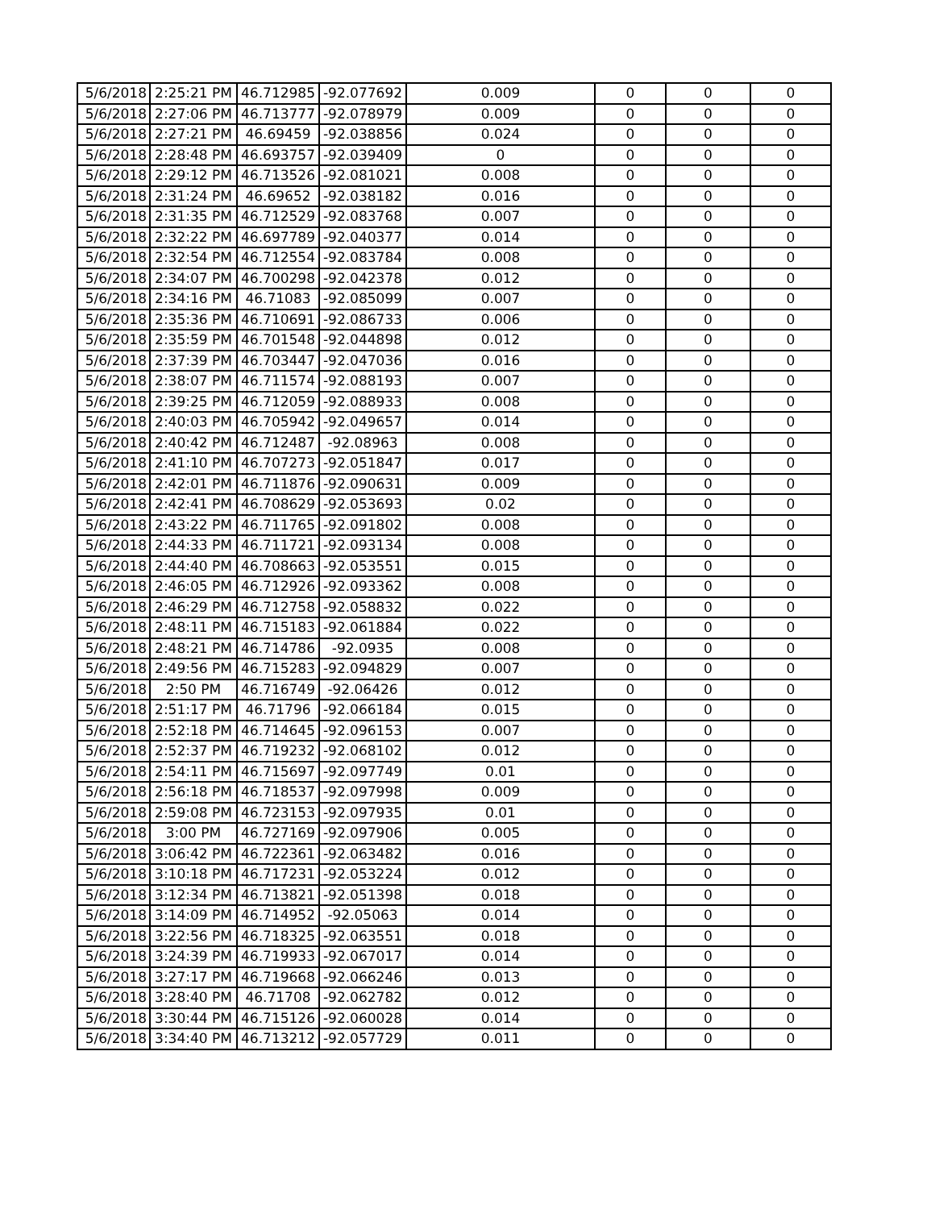| 5/6/2018 | 2:25:21 PM | 46.712985 | -92.077692 | 0.009 | 0 | 0 | 0 |
| 5/6/2018 | 2:27:06 PM | 46.713777 | -92.078979 | 0.009 | 0 | 0 | 0 |
| 5/6/2018 | 2:27:21 PM | 46.69459 | -92.038856 | 0.024 | 0 | 0 | 0 |
| 5/6/2018 | 2:28:48 PM | 46.693757 | -92.039409 | 0 | 0 | 0 | 0 |
| 5/6/2018 | 2:29:12 PM | 46.713526 | -92.081021 | 0.008 | 0 | 0 | 0 |
| 5/6/2018 | 2:31:24 PM | 46.69652 | -92.038182 | 0.016 | 0 | 0 | 0 |
| 5/6/2018 | 2:31:35 PM | 46.712529 | -92.083768 | 0.007 | 0 | 0 | 0 |
| 5/6/2018 | 2:32:22 PM | 46.697789 | -92.040377 | 0.014 | 0 | 0 | 0 |
| 5/6/2018 | 2:32:54 PM | 46.712554 | -92.083784 | 0.008 | 0 | 0 | 0 |
| 5/6/2018 | 2:34:07 PM | 46.700298 | -92.042378 | 0.012 | 0 | 0 | 0 |
| 5/6/2018 | 2:34:16 PM | 46.71083 | -92.085099 | 0.007 | 0 | 0 | 0 |
| 5/6/2018 | 2:35:36 PM | 46.710691 | -92.086733 | 0.006 | 0 | 0 | 0 |
| 5/6/2018 | 2:35:59 PM | 46.701548 | -92.044898 | 0.012 | 0 | 0 | 0 |
| 5/6/2018 | 2:37:39 PM | 46.703447 | -92.047036 | 0.016 | 0 | 0 | 0 |
| 5/6/2018 | 2:38:07 PM | 46.711574 | -92.088193 | 0.007 | 0 | 0 | 0 |
| 5/6/2018 | 2:39:25 PM | 46.712059 | -92.088933 | 0.008 | 0 | 0 | 0 |
| 5/6/2018 | 2:40:03 PM | 46.705942 | -92.049657 | 0.014 | 0 | 0 | 0 |
| 5/6/2018 | 2:40:42 PM | 46.712487 | -92.08963 | 0.008 | 0 | 0 | 0 |
| 5/6/2018 | 2:41:10 PM | 46.707273 | -92.051847 | 0.017 | 0 | 0 | 0 |
| 5/6/2018 | 2:42:01 PM | 46.711876 | -92.090631 | 0.009 | 0 | 0 | 0 |
| 5/6/2018 | 2:42:41 PM | 46.708629 | -92.053693 | 0.02 | 0 | 0 | 0 |
| 5/6/2018 | 2:43:22 PM | 46.711765 | -92.091802 | 0.008 | 0 | 0 | 0 |
| 5/6/2018 | 2:44:33 PM | 46.711721 | -92.093134 | 0.008 | 0 | 0 | 0 |
| 5/6/2018 | 2:44:40 PM | 46.708663 | -92.053551 | 0.015 | 0 | 0 | 0 |
| 5/6/2018 | 2:46:05 PM | 46.712926 | -92.093362 | 0.008 | 0 | 0 | 0 |
| 5/6/2018 | 2:46:29 PM | 46.712758 | -92.058832 | 0.022 | 0 | 0 | 0 |
| 5/6/2018 | 2:48:11 PM | 46.715183 | -92.061884 | 0.022 | 0 | 0 | 0 |
| 5/6/2018 | 2:48:21 PM | 46.714786 | -92.0935 | 0.008 | 0 | 0 | 0 |
| 5/6/2018 | 2:49:56 PM | 46.715283 | -92.094829 | 0.007 | 0 | 0 | 0 |
| 5/6/2018 | 2:50 PM | 46.716749 | -92.06426 | 0.012 | 0 | 0 | 0 |
| 5/6/2018 | 2:51:17 PM | 46.71796 | -92.066184 | 0.015 | 0 | 0 | 0 |
| 5/6/2018 | 2:52:18 PM | 46.714645 | -92.096153 | 0.007 | 0 | 0 | 0 |
| 5/6/2018 | 2:52:37 PM | 46.719232 | -92.068102 | 0.012 | 0 | 0 | 0 |
| 5/6/2018 | 2:54:11 PM | 46.715697 | -92.097749 | 0.01 | 0 | 0 | 0 |
| 5/6/2018 | 2:56:18 PM | 46.718537 | -92.097998 | 0.009 | 0 | 0 | 0 |
| 5/6/2018 | 2:59:08 PM | 46.723153 | -92.097935 | 0.01 | 0 | 0 | 0 |
| 5/6/2018 | 3:00 PM | 46.727169 | -92.097906 | 0.005 | 0 | 0 | 0 |
| 5/6/2018 | 3:06:42 PM | 46.722361 | -92.063482 | 0.016 | 0 | 0 | 0 |
| 5/6/2018 | 3:10:18 PM | 46.717231 | -92.053224 | 0.012 | 0 | 0 | 0 |
| 5/6/2018 | 3:12:34 PM | 46.713821 | -92.051398 | 0.018 | 0 | 0 | 0 |
| 5/6/2018 | 3:14:09 PM | 46.714952 | -92.05063 | 0.014 | 0 | 0 | 0 |
| 5/6/2018 | 3:22:56 PM | 46.718325 | -92.063551 | 0.018 | 0 | 0 | 0 |
| 5/6/2018 | 3:24:39 PM | 46.719933 | -92.067017 | 0.014 | 0 | 0 | 0 |
| 5/6/2018 | 3:27:17 PM | 46.719668 | -92.066246 | 0.013 | 0 | 0 | 0 |
| 5/6/2018 | 3:28:40 PM | 46.71708 | -92.062782 | 0.012 | 0 | 0 | 0 |
| 5/6/2018 | 3:30:44 PM | 46.715126 | -92.060028 | 0.014 | 0 | 0 | 0 |
| 5/6/2018 | 3:34:40 PM | 46.713212 | -92.057729 | 0.011 | 0 | 0 | 0 |